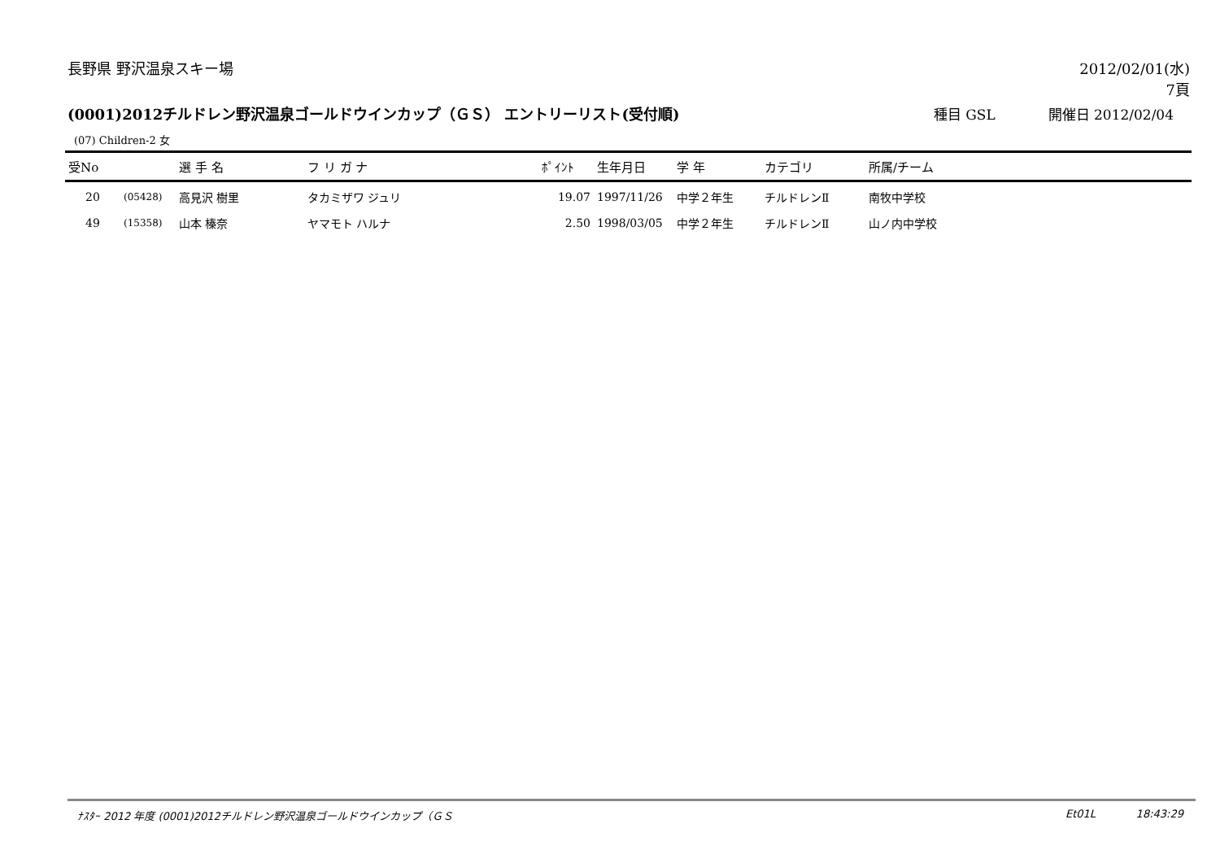長野県 野沢温泉スキー場 2012/02/01(水)
7頁
(0001)2012チルドレン野沢温泉ゴールドウインカップ（ＧＳ） エントリーリスト(受付順) 種目 GSL 開催日 2012/02/04
(07) Children-2 女
| 受No | | 選 手 名 | フ リ ガ ナ | ﾎﾟｲﾝﾄ | 生年月日 | 学 年 | カテゴリ | 所属/チーム |
| --- | --- | --- | --- | --- | --- | --- | --- | --- |
| 20 | (05428) | 高見沢 樹里 | タカミザワ ジュリ | 19.07 | 1997/11/26 | 中学２年生 | チルドレンⅡ | 南牧中学校 |
| 49 | (15358) | 山本 榛奈 | ヤマモト ハルナ | 2.50 | 1998/03/05 | 中学２年生 | チルドレンⅡ | 山ノ内中学校 |
ﾅｽﾀｰ 2012 年度 (0001)2012チルドレン野沢温泉ゴールドウインカップ（ＧＳ Et01L 18:43:29